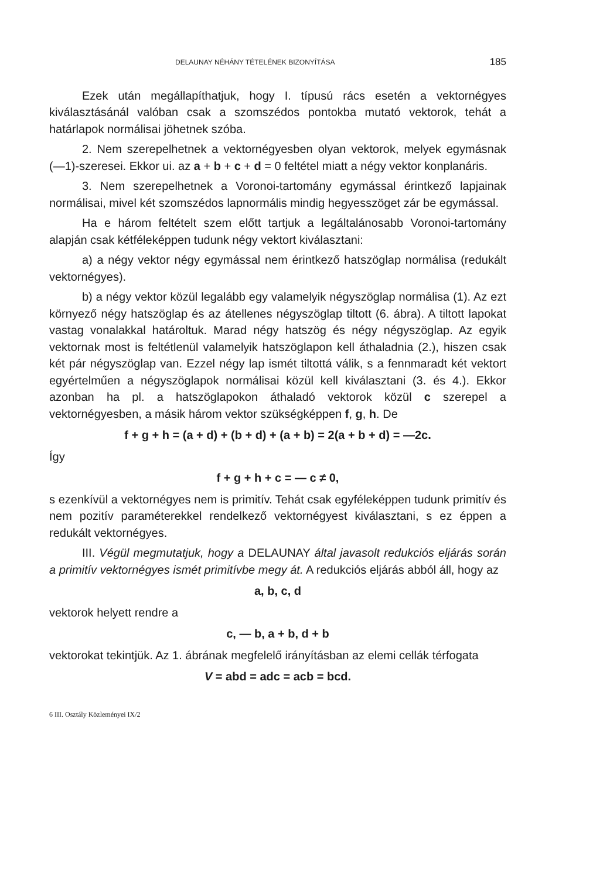DELAUNAY NÉHÁNY TÉTELÉNEK BIZONYÍTÁSA 185
Ezek után megállapíthatjuk, hogy I. típusú rács esetén a vektornégyes kiválasztásánál valóban csak a szomszédos pontokba mutató vektorok, tehát a határlapok normálisai jöhetnek szóba.
2. Nem szerepelhetnek a vektornégyesben olyan vektorok, melyek egymásnak (—1)-szeresei. Ekkor ui. az a + b + c + d = 0 feltétel miatt a négy vektor konplanáris.
3. Nem szerepelhetnek a Voronoi-tartomány egymással érintkező lapjainak normálisai, mivel két szomszédos lapnormális mindig hegyesszöget zár be egymással.
Ha e három feltételt szem előtt tartjuk a legáltalánosabb Voronoi-tartomány alapján csak kétféleképpen tudunk négy vektort kiválasztani:
a) a négy vektor négy egymással nem érintkező hatszöglap normálisa (redukált vektornégyes).
b) a négy vektor közül legalább egy valamelyik négyszöglap normálisa (1). Az ezt környező négy hatszöglap és az átellenes négyszöglap tiltott (6. ábra). A tiltott lapokat vastag vonalakkal határoltuk. Marad négy hatszög és négy négyszöglap. Az egyik vektornak most is feltétlenül valamelyik hatszöglapon kell áthaladnia (2.), hiszen csak két pár négyszöglap van. Ezzel négy lap ismét tiltottá válik, s a fennmaradt két vektort egyértelműen a négyszöglapok normálisai közül kell kiválasztani (3. és 4.). Ekkor azonban ha pl. a hatszöglapokon áthaladó vektorok közül c szerepel a vektornégyesben, a másik három vektor szükségképpen f, g, h. De
f + g + h = (a + d) + (b + d) + (a + b) = 2(a + b + d) = —2c.
Így
f + g + h + c = — c ≠ 0,
s ezenkívül a vektornégyes nem is primitív. Tehát csak egyféleképpen tudunk primitív és nem pozitív paraméterekkel rendelkező vektornégyest kiválasztani, s ez éppen a redukált vektornégyes.
III. Végül megmutatjuk, hogy a DELAUNAY által javasolt redukciós eljárás során a primitív vektornégyes ismét primitívbe megy át. A redukciós eljárás abból áll, hogy az
a, b, c, d
vektorok helyett rendre a
c, — b, a + b, d + b
vektorokat tekintjük. Az 1. ábrának megfelelő irányításban az elemi cellák térfogata
V = abd = adc = acb = bcd.
6 III. Osztály Közleményei IX/2